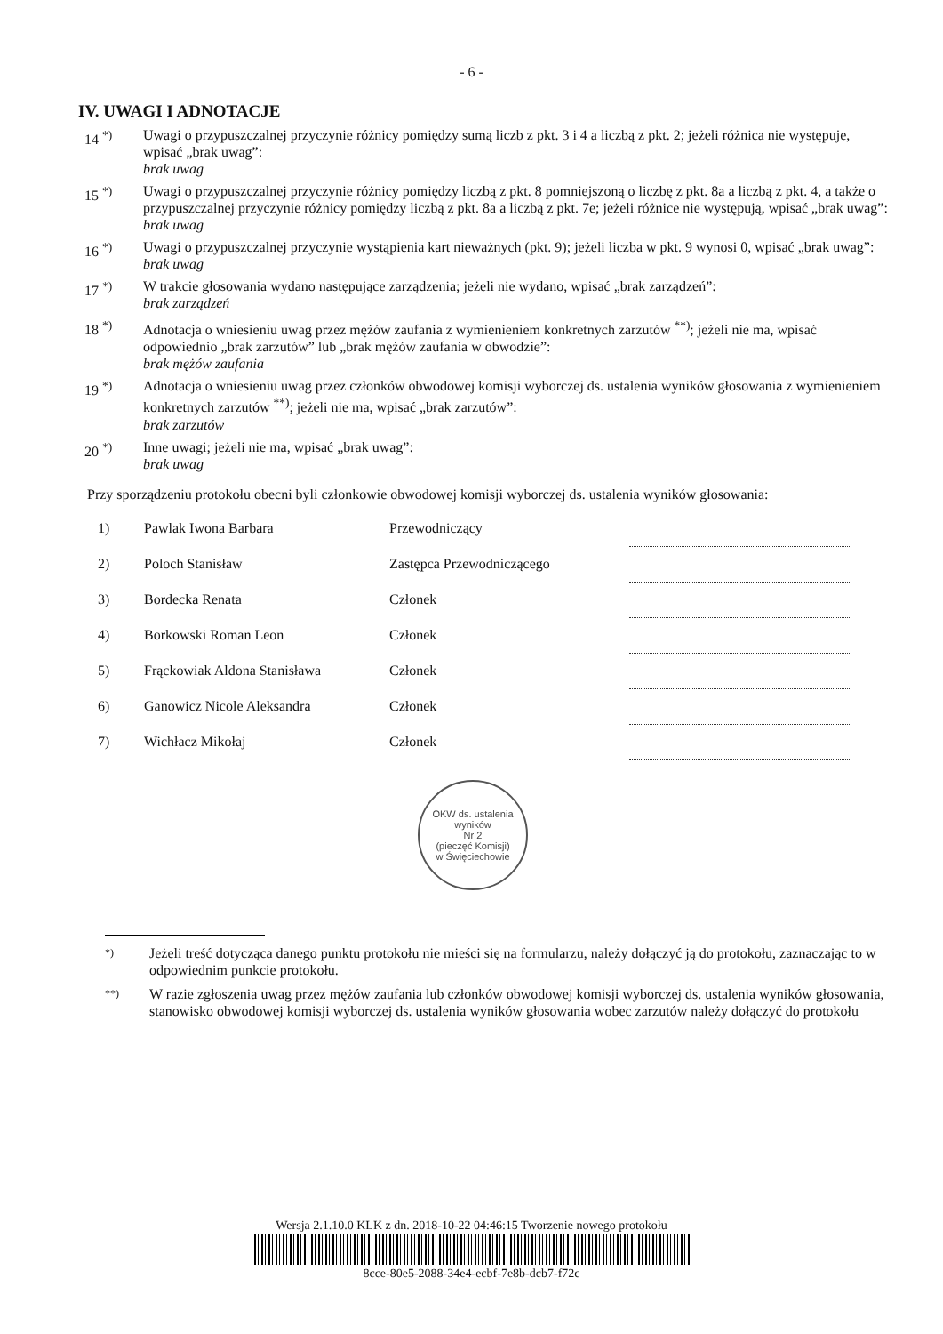- 6 -
IV. UWAGI I ADNOTACJE
14 <sup>*)</sup> Uwagi o przypuszczalnej przyczynie różnicy pomiędzy sumą liczb z pkt. 3 i 4 a liczbą z pkt. 2; jeżeli różnica nie występuje, wpisać „brak uwag”:
brak uwag
15 <sup>*)</sup> Uwagi o przypuszczalnej przyczynie różnicy pomiędzy liczbą z pkt. 8 pomniejszoną o liczbę z pkt. 8a a liczbą z pkt. 4, a także o przypuszczalnej przyczynie różnicy pomiędzy liczbą z pkt. 8a a liczbą z pkt. 7e; jeżeli różnice nie występują, wpisać „brak uwag”:
brak uwag
16 <sup>*)</sup> Uwagi o przypuszczalnej przyczynie wystąpienia kart nieważnych (pkt. 9); jeżeli liczba w pkt. 9 wynosi 0, wpisać „brak uwag”:
brak uwag
17 <sup>*)</sup> W trakcie głosowania wydano następujące zarządzenia; jeżeli nie wydano, wpisać „brak zarządzeń”:
brak zarządzeń
18 <sup>*)</sup> Adnotacja o wniesieniu uwag przez mężów zaufania z wymienieniem konkretnych zarzutów <sup>**)</sup>; jeżeli nie ma, wpisać odpowiednio „brak zarzutów” lub „brak mężów zaufania w obwodzie”:
brak mężów zaufania
19 <sup>*)</sup> Adnotacja o wniesieniu uwag przez członków obwodowej komisji wyborczej ds. ustalenia wyników głosowania z wymienieniem konkretnych zarzutów <sup>**)</sup>; jeżeli nie ma, wpisać „brak zarzutów”:
brak zarzutów
20 <sup>*)</sup> Inne uwagi; jeżeli nie ma, wpisać „brak uwag”:
brak uwag
Przy sporządzeniu protokołu obecni byli członkowie obwodowej komisji wyborczej ds. ustalenia wyników głosowania:
| 1) | Pawlak Iwona Barbara | Przewodniczący | |
| 2) | Poloch Stanisław | Zastępca Przewodniczącego | |
| 3) | Bordecka Renata | Członek | |
| 4) | Borkowski Roman Leon | Członek | |
| 5) | Frąckowiak Aldona Stanisława | Członek | |
| 6) | Ganowicz Nicole Aleksandra | Członek | |
| 7) | Wichłacz Mikołaj | Członek | |
OKW ds. ustalenia wyników
Nr 2
(pieczęć Komisji)
w Święciechowie
*)
Jeżeli treść dotycząca danego punktu protokołu nie mieści się na formularzu, należy dołączyć ją do protokołu, zaznaczając to w odpowiednim punkcie protokołu.
**)
W razie zgłoszenia uwag przez mężów zaufania lub członków obwodowej komisji wyborczej ds. ustalenia wyników głosowania, stanowisko obwodowej komisji wyborczej ds. ustalenia wyników głosowania wobec zarzutów należy dołączyć do protokołu
Wersja 2.1.10.0 KLK z dn. 2018-10-22 04:46:15 Tworzenie nowego protokołu
8cce-80e5-2088-34e4-ecbf-7e8b-dcb7-f72c